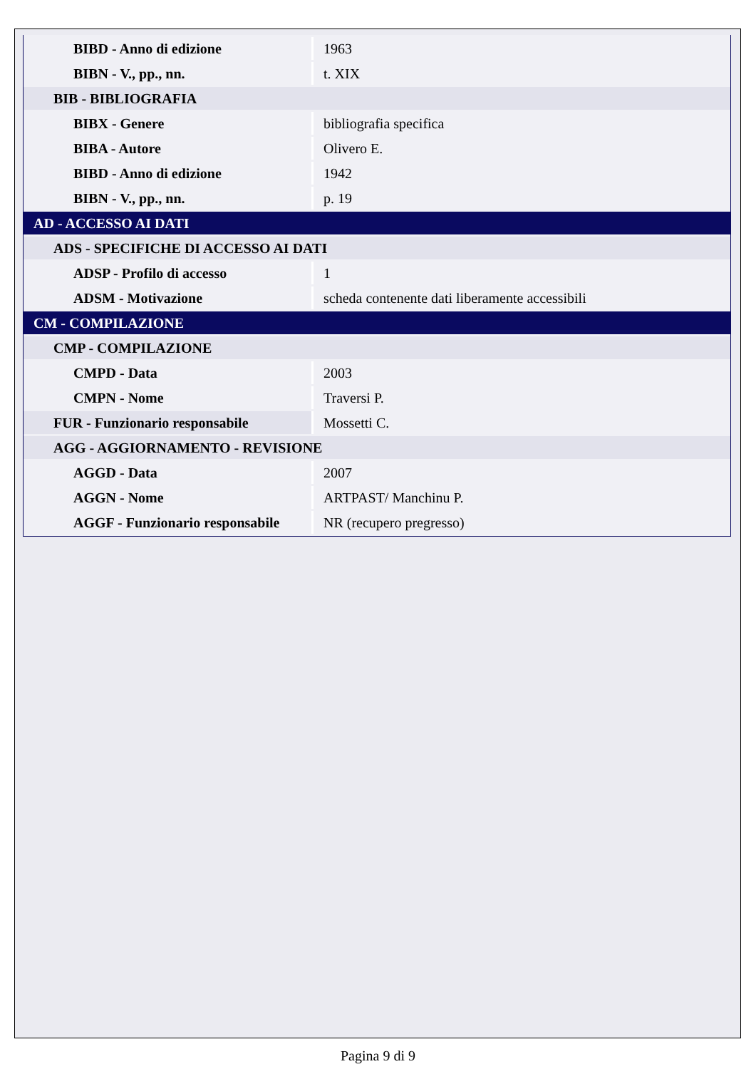| BIBD - Anno di edizione | 1963 |
| BIBN - V., pp., nn. | t. XIX |
| BIB - BIBLIOGRAFIA | |
| BIBX - Genere | bibliografia specifica |
| BIBA - Autore | Olivero E. |
| BIBD - Anno di edizione | 1942 |
| BIBN - V., pp., nn. | p. 19 |
| AD - ACCESSO AI DATI | |
| ADS - SPECIFICHE DI ACCESSO AI DATI | |
| ADSP - Profilo di accesso | 1 |
| ADSM - Motivazione | scheda contenente dati liberamente accessibili |
| CM - COMPILAZIONE | |
| CMP - COMPILAZIONE | |
| CMPD - Data | 2003 |
| CMPN - Nome | Traversi P. |
| FUR - Funzionario responsabile | Mossetti C. |
| AGG - AGGIORNAMENTO - REVISIONE | |
| AGGD - Data | 2007 |
| AGGN - Nome | ARTPAST/ Manchinu P. |
| AGGF - Funzionario responsabile | NR (recupero pregresso) |
Pagina 9 di 9